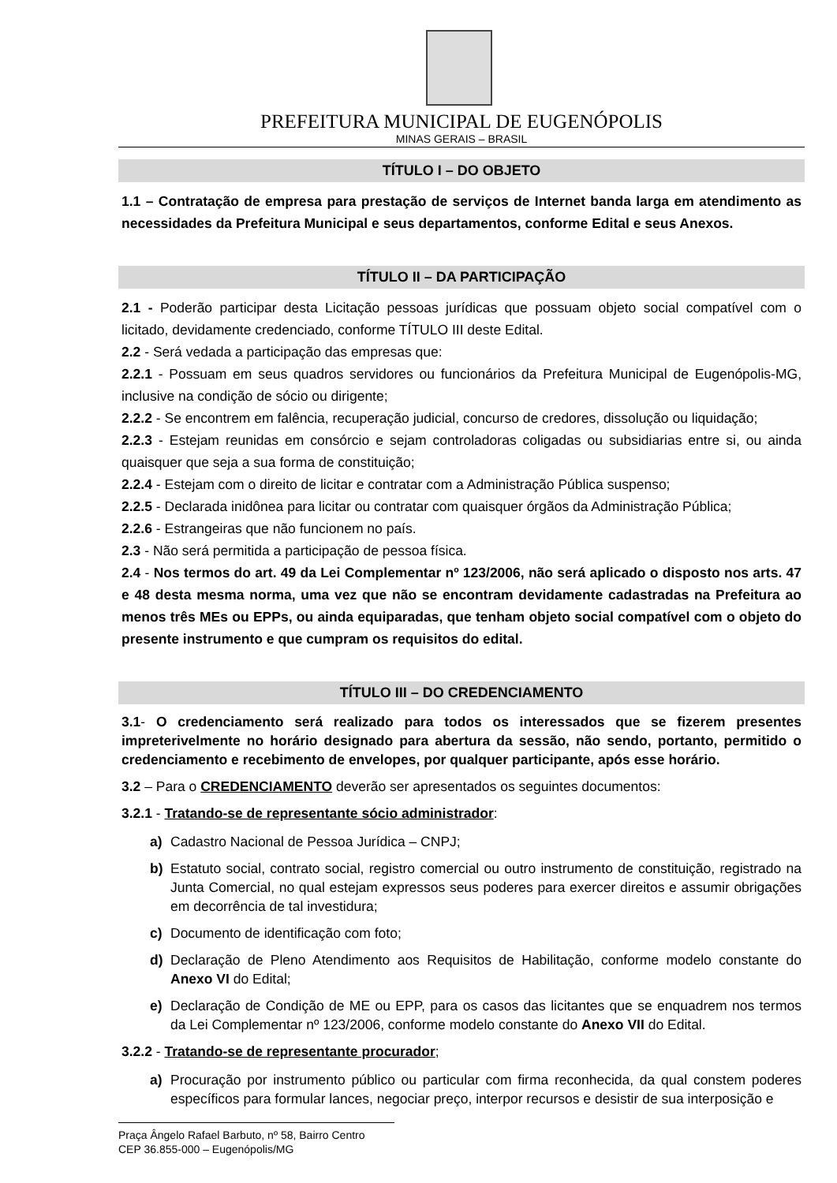PREFEITURA MUNICIPAL DE EUGENÓPOLIS
MINAS GERAIS – BRASIL
TÍTULO I – DO OBJETO
1.1 – Contratação de empresa para prestação de serviços de Internet banda larga em atendimento as necessidades da Prefeitura Municipal e seus departamentos, conforme Edital e seus Anexos.
TÍTULO II – DA PARTICIPAÇÃO
2.1 - Poderão participar desta Licitação pessoas jurídicas que possuam objeto social compatível com o licitado, devidamente credenciado, conforme TÍTULO III deste Edital.
2.2 - Será vedada a participação das empresas que:
2.2.1 - Possuam em seus quadros servidores ou funcionários da Prefeitura Municipal de Eugenópolis-MG, inclusive na condição de sócio ou dirigente;
2.2.2 - Se encontrem em falência, recuperação judicial, concurso de credores, dissolução ou liquidação;
2.2.3 - Estejam reunidas em consórcio e sejam controladoras coligadas ou subsidiarias entre si, ou ainda quaisquer que seja a sua forma de constituição;
2.2.4 - Estejam com o direito de licitar e contratar com a Administração Pública suspenso;
2.2.5 - Declarada inidônea para licitar ou contratar com quaisquer órgãos da Administração Pública;
2.2.6 - Estrangeiras que não funcionem no país.
2.3 - Não será permitida a participação de pessoa física.
2.4 - Nos termos do art. 49 da Lei Complementar nº 123/2006, não será aplicado o disposto nos arts. 47 e 48 desta mesma norma, uma vez que não se encontram devidamente cadastradas na Prefeitura ao menos três MEs ou EPPs, ou ainda equiparadas, que tenham objeto social compatível com o objeto do presente instrumento e que cumpram os requisitos do edital.
TÍTULO III – DO CREDENCIAMENTO
3.1- O credenciamento será realizado para todos os interessados que se fizerem presentes impreterivelmente no horário designado para abertura da sessão, não sendo, portanto, permitido o credenciamento e recebimento de envelopes, por qualquer participante, após esse horário.
3.2 – Para o CREDENCIAMENTO deverão ser apresentados os seguintes documentos:
3.2.1 - Tratando-se de representante sócio administrador:
a) Cadastro Nacional de Pessoa Jurídica – CNPJ;
b) Estatuto social, contrato social, registro comercial ou outro instrumento de constituição, registrado na Junta Comercial, no qual estejam expressos seus poderes para exercer direitos e assumir obrigações em decorrência de tal investidura;
c) Documento de identificação com foto;
d) Declaração de Pleno Atendimento aos Requisitos de Habilitação, conforme modelo constante do Anexo VI do Edital;
e) Declaração de Condição de ME ou EPP, para os casos das licitantes que se enquadrem nos termos da Lei Complementar nº 123/2006, conforme modelo constante do Anexo VII do Edital.
3.2.2 - Tratando-se de representante procurador;
a) Procuração por instrumento público ou particular com firma reconhecida, da qual constem poderes específicos para formular lances, negociar preço, interpor recursos e desistir de sua interposição e
Praça Ângelo Rafael Barbuto, nº 58, Bairro Centro
CEP 36.855-000 – Eugenópolis/MG